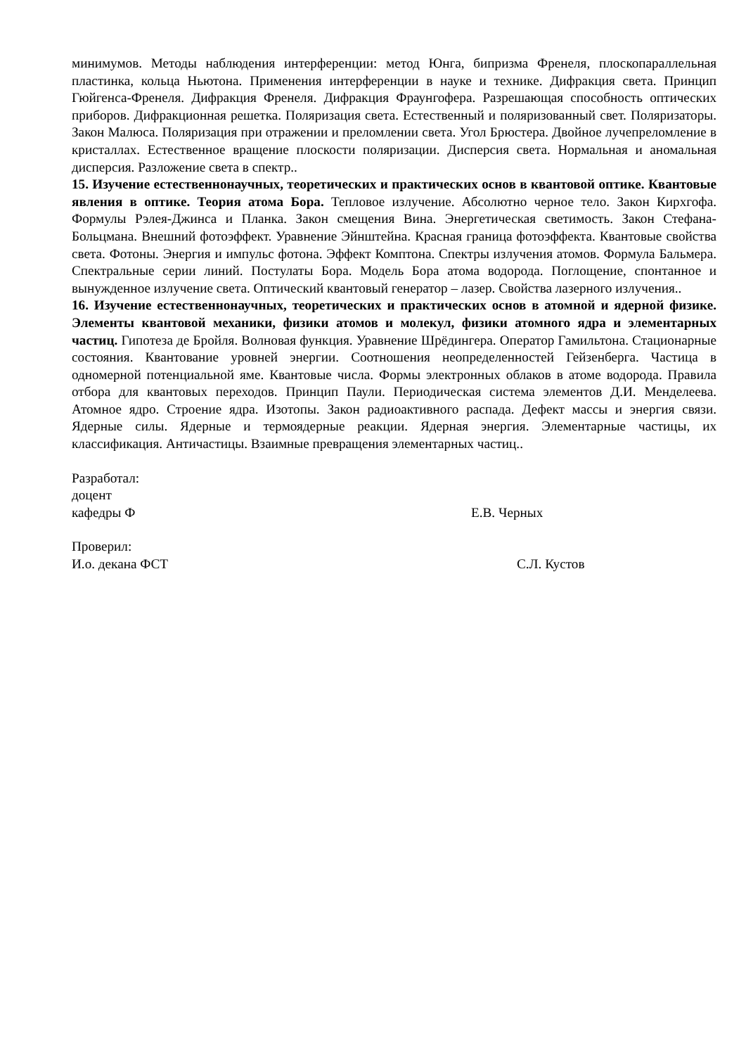минимумов. Методы наблюдения интерференции: метод Юнга, бипризма Френеля, плоскопараллельная пластинка, кольца Ньютона. Применения интерференции в науке и технике. Дифракция света. Принцип Гюйгенса-Френеля. Дифракция Френеля. Дифракция Фраунгофера. Разрешающая способность оптических приборов. Дифракционная решетка. Поляризация света. Естественный и поляризованный свет. Поляризаторы. Закон Малюса. Поляризация при отражении и преломлении света. Угол Брюстера. Двойное лучепреломление в кристаллах. Естественное вращение плоскости поляризации. Дисперсия света. Нормальная и аномальная дисперсия. Разложение света в спектр..
15. Изучение естественнонаучных, теоретических и практических основ в квантовой оптике. Квантовые явления в оптике. Теория атома Бора. Тепловое излучение. Абсолютно черное тело. Закон Кирхгофа. Формулы Рэлея-Джинса и Планка. Закон смещения Вина. Энергетическая светимость. Закон Стефана-Больцмана. Внешний фотоэффект. Уравнение Эйнштейна. Красная граница фотоэффекта. Квантовые свойства света. Фотоны. Энергия и импульс фотона. Эффект Комптона. Спектры излучения атомов. Формула Бальмера. Спектральные серии линий. Постулаты Бора. Модель Бора атома водорода. Поглощение, спонтанное и вынужденное излучение света. Оптический квантовый генератор – лазер. Свойства лазерного излучения..
16. Изучение естественнонаучных, теоретических и практических основ в атомной и ядерной физике. Элементы квантовой механики, физики атомов и молекул, физики атомного ядра и элементарных частиц. Гипотеза де Бройля. Волновая функция. Уравнение Шрёдингера. Оператор Гамильтона. Стационарные состояния. Квантование уровней энергии. Соотношения неопределенностей Гейзенберга. Частица в одномерной потенциальной яме. Квантовые числа. Формы электронных облаков в атоме водорода. Правила отбора для квантовых переходов. Принцип Паули. Периодическая система элементов Д.И. Менделеева. Атомное ядро. Строение ядра. Изотопы. Закон радиоактивного распада. Дефект массы и энергия связи. Ядерные силы. Ядерные и термоядерные реакции. Ядерная энергия. Элементарные частицы, их классификация. Античастицы. Взаимные превращения элементарных частиц..
Разработал:
доцент
кафедры Ф Е.В. Черных
Проверил:
И.о. декана ФСТ С.Л. Кустов